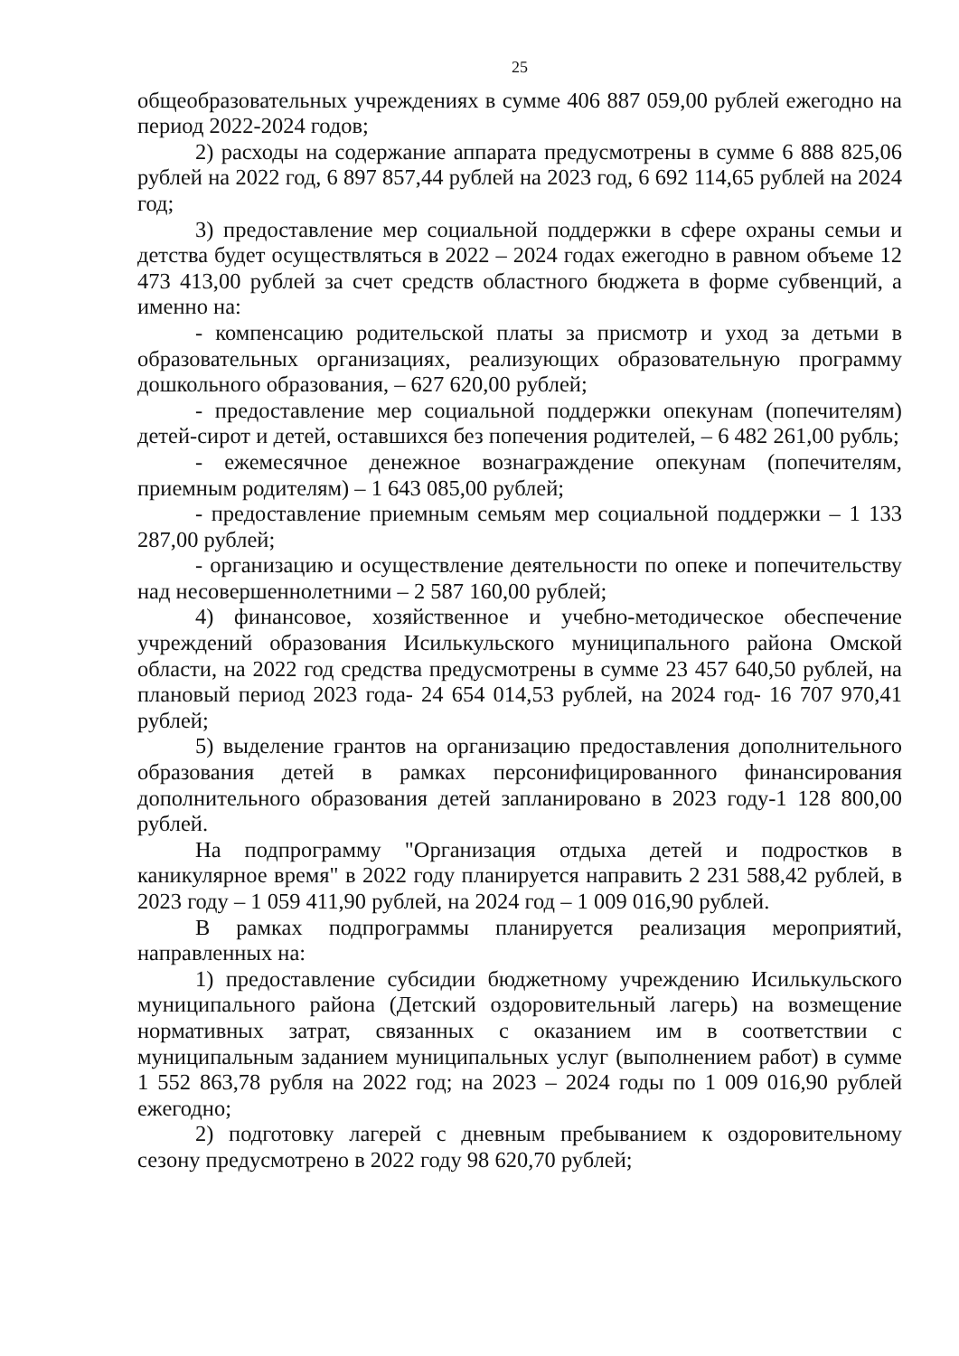25
общеобразовательных учреждениях в сумме 406 887 059,00 рублей ежегодно на период 2022-2024 годов;
2) расходы на содержание аппарата предусмотрены в сумме 6 888 825,06 рублей на 2022 год, 6 897 857,44 рублей на 2023 год, 6 692 114,65 рублей на 2024 год;
3) предоставление мер социальной поддержки в сфере охраны семьи и детства будет осуществляться в 2022 – 2024 годах ежегодно в равном объеме 12 473 413,00 рублей за счет средств областного бюджета в форме субвенций, а именно на:
- компенсацию родительской платы за присмотр и уход за детьми в образовательных организациях, реализующих образовательную программу дошкольного образования, – 627 620,00 рублей;
- предоставление мер социальной поддержки опекунам (попечителям) детей-сирот и детей, оставшихся без попечения родителей, – 6 482 261,00 рубль;
- ежемесячное денежное вознаграждение опекунам (попечителям, приемным родителям) – 1 643 085,00 рублей;
- предоставление приемным семьям мер социальной поддержки – 1 133 287,00 рублей;
- организацию и осуществление деятельности по опеке и попечительству над несовершеннолетними – 2 587 160,00 рублей;
4) финансовое, хозяйственное и учебно-методическое обеспечение учреждений образования Исилькульского муниципального района Омской области, на 2022 год средства предусмотрены в сумме 23 457 640,50 рублей, на плановый период 2023 года- 24 654 014,53 рублей, на 2024 год- 16 707 970,41 рублей;
5) выделение грантов на организацию предоставления дополнительного образования детей в рамках персонифицированного финансирования дополнительного образования детей запланировано в 2023 году-1 128 800,00 рублей.
На подпрограмму "Организация отдыха детей и подростков в каникулярное время" в 2022 году планируется направить 2 231 588,42 рублей, в 2023 году – 1 059 411,90 рублей, на 2024 год – 1 009 016,90 рублей.
В рамках подпрограммы планируется реализация мероприятий, направленных на:
1) предоставление субсидии бюджетному учреждению Исилькульского муниципального района (Детский оздоровительный лагерь) на возмещение нормативных затрат, связанных с оказанием им в соответствии с муниципальным заданием муниципальных услуг (выполнением работ) в сумме 1 552 863,78 рубля на 2022 год; на 2023 – 2024 годы по 1 009 016,90 рублей ежегодно;
2) подготовку лагерей с дневным пребыванием к оздоровительному сезону предусмотрено в 2022 году 98 620,70 рублей;